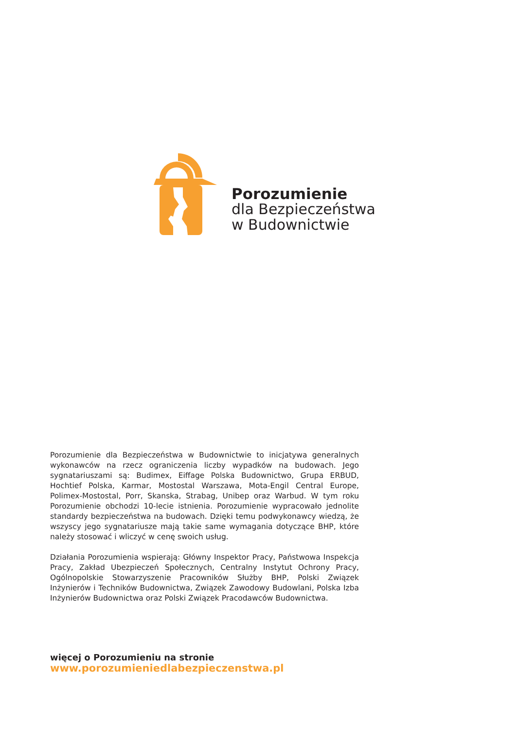Porozumienie
dla Bezpieczeństwa
w Budownictwie
Porozumienie dla Bezpieczeństwa w Budownictwie to inicjatywa generalnych wykonawców na rzecz ograniczenia liczby wypadków na budowach. Jego sygnatariuszami są: Budimex, Eiffage Polska Budownictwo, Grupa ERBUD, Hochtief Polska, Karmar, Mostostal Warszawa, Mota-Engil Central Europe, Polimex-Mostostal, Porr, Skanska, Strabag, Unibep oraz Warbud. W tym roku Porozumienie obchodzi 10-lecie istnienia. Porozumienie wypracowało jednolite standardy bezpieczeństwa na budowach. Dzięki temu podwykonawcy wiedzą, że wszyscy jego sygnatariusze mają takie same wymagania dotyczące BHP, które należy stosować i wliczyć w cenę swoich usług.
Działania Porozumienia wspierają: Główny Inspektor Pracy, Państwowa Inspekcja Pracy, Zakład Ubezpieczeń Społecznych, Centralny Instytut Ochrony Pracy, Ogólnopolskie Stowarzyszenie Pracowników Służby BHP, Polski Związek Inżynierów i Techników Budownictwa, Związek Zawodowy Budowlani, Polska Izba Inżynierów Budownictwa oraz Polski Związek Pracodawców Budownictwa.
więcej o Porozumieniu na stronie
www.porozumieniedlabezpieczenstwa.pl